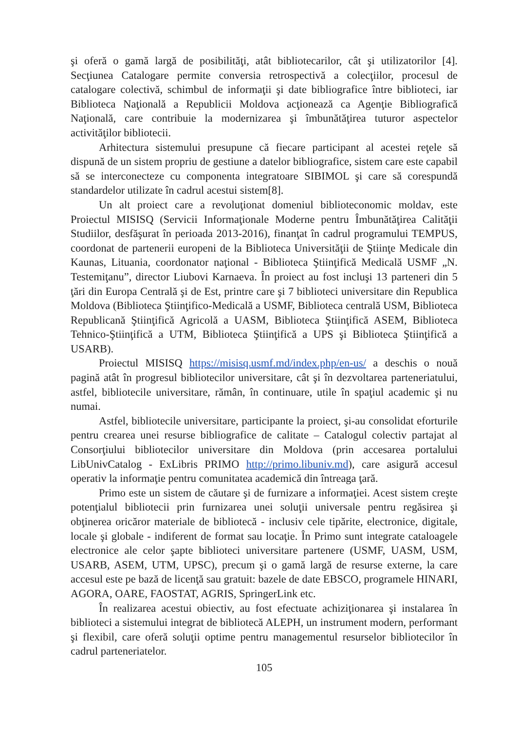şi oferă o gamă largă de posibilităţi, atât bibliotecarilor, cât şi utilizatorilor [4]. Secţiunea Catalogare permite conversia retrospectivă a colecţiilor, procesul de catalogare colectivă, schimbul de informaţii şi date bibliografice între biblioteci, iar Biblioteca Naţională a Republicii Moldova acţionează ca Agenţie Bibliografică Naţională, care contribuie la modernizarea şi îmbunătăţirea tuturor aspectelor activităţilor bibliotecii.
Arhitectura sistemului presupune că fiecare participant al acestei reţele să dispună de un sistem propriu de gestiune a datelor bibliografice, sistem care este capabil să se interconecteze cu componenta integratoare SIBIMOL şi care să corespundă standardelor utilizate în cadrul acestui sistem[8].
Un alt proiect care a revoluţionat domeniul biblioteconomic moldav, este Proiectul MISISQ (Servicii Informaţionale Moderne pentru Îmbunătăţirea Calităţii Studiilor, desfăşurat în perioada 2013-2016), finanţat în cadrul programului TEMPUS, coordonat de partenerii europeni de la Biblioteca Universităţii de Ştiinţe Medicale din Kaunas, Lituania, coordonator naţional - Biblioteca Ştiinţifică Medicală USMF „N. Testemiţanu”, director Liubovi Karnaeva. În proiect au fost incluşi 13 parteneri din 5 ţări din Europa Centrală şi de Est, printre care şi 7 biblioteci universitare din Republica Moldova (Biblioteca Ştiinţifico-Medicală a USMF, Biblioteca centrală USM, Biblioteca Republicană Ştiinţifică Agricolă a UASM, Biblioteca Ştiinţifică ASEM, Biblioteca Tehnico-Ştiinţifică a UTM, Biblioteca Ştiinţifică a UPS şi Biblioteca Ştiinţifică a USARB).
Proiectul MISISQ https://misisq.usmf.md/index.php/en-us/ a deschis o nouă pagină atât în progresul bibliotecilor universitare, cât şi în dezvoltarea parteneriatului, astfel, bibliotecile universitare, rămân, în continuare, utile în spaţiul academic şi nu numai.
Astfel, bibliotecile universitare, participante la proiect, şi-au consolidat eforturile pentru crearea unei resurse bibliografice de calitate – Catalogul colectiv partajat al Consorţiului bibliotecilor universitare din Moldova (prin accesarea portalului LibUnivCatalog - ExLibris PRIMO http://primo.libuniv.md), care asigură accesul operativ la informaţie pentru comunitatea academică din întreaga ţară.
Primo este un sistem de căutare şi de furnizare a informaţiei. Acest sistem creşte potenţialul bibliotecii prin furnizarea unei soluţii universale pentru regăsirea şi obţinerea oricăror materiale de bibliotecă - inclusiv cele tipărite, electronice, digitale, locale şi globale - indiferent de format sau locaţie. În Primo sunt integrate cataloagele electronice ale celor şapte biblioteci universitare partenere (USMF, UASM, USM, USARB, ASEM, UTM, UPSC), precum şi o gamă largă de resurse externe, la care accesul este pe bază de licenţă sau gratuit: bazele de date EBSCO, programele HINARI, AGORA, OARE, FAOSTAT, AGRIS, SpringerLink etc.
În realizarea acestui obiectiv, au fost efectuate achiziţionarea şi instalarea în biblioteci a sistemului integrat de bibliotecă ALEPH, un instrument modern, performant şi flexibil, care oferă soluţii optime pentru managementul resurselor bibliotecilor în cadrul parteneriatelor.
105